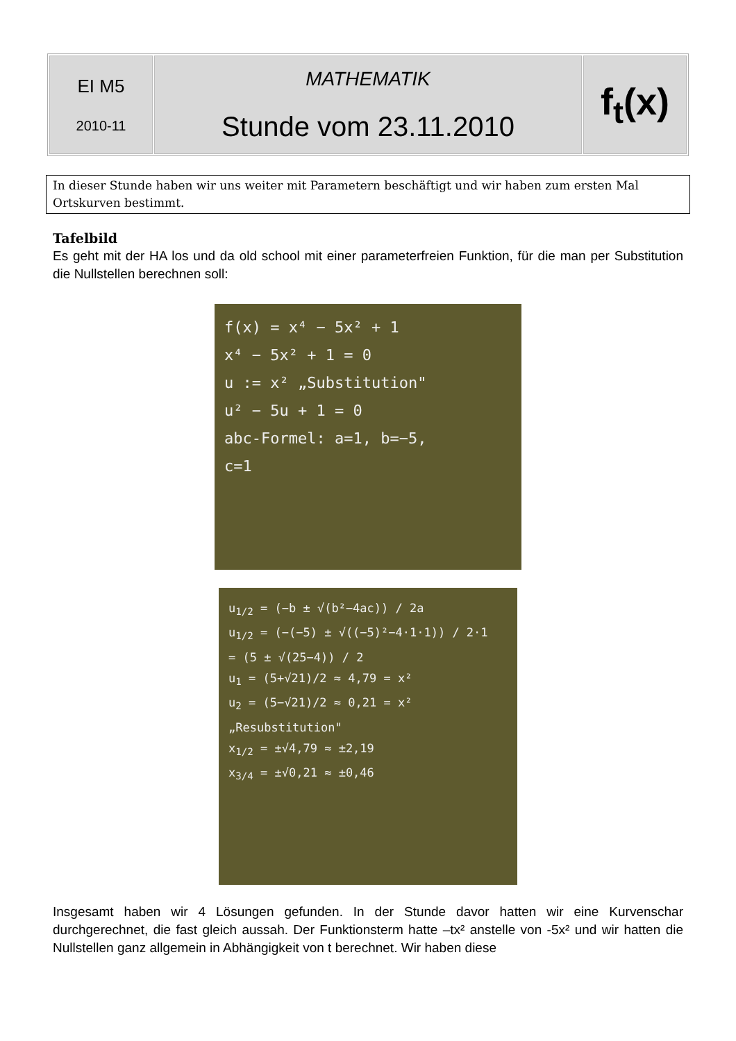| EI M5 2010-11 | MATHEMATIK Stunde vom 23.11.2010 | f<sub>t</sub>(x) |
In dieser Stunde haben wir uns weiter mit Parametern beschäftigt und wir haben zum ersten Mal Ortskurven bestimmt.
Tafelbild
Es geht mit der HA los und da old school mit einer parameterfreien Funktion, für die man per Substitution die Nullstellen berechnen soll:
f(x) = x⁴ − 5x² + 1
x⁴ − 5x² + 1 = 0
u := x² „Substitution"
u² − 5u + 1 = 0
abc-Formel: a=1, b=−5,
c=1
u<sub>1/2</sub> = (−b ± √(b²−4ac)) / 2a
u<sub>1/2</sub> = (−(−5) ± √((−5)²−4·1·1)) / 2·1
= (5 ± √(25−4)) / 2
u<sub>1</sub> = (5+√21)/2 ≈ 4,79 = x²
u<sub>2</sub> = (5−√21)/2 ≈ 0,21 = x²
„Resubstitution"
x<sub>1/2</sub> = ±√4,79 ≈ ±2,19
x<sub>3/4</sub> = ±√0,21 ≈ ±0,46
Insgesamt haben wir 4 Lösungen gefunden. In der Stunde davor hatten wir eine Kurvenschar durchgerechnet, die fast gleich aussah. Der Funktionsterm hatte –tx² anstelle von -5x² und wir hatten die Nullstellen ganz allgemein in Abhängigkeit von t berechnet. Wir haben diese